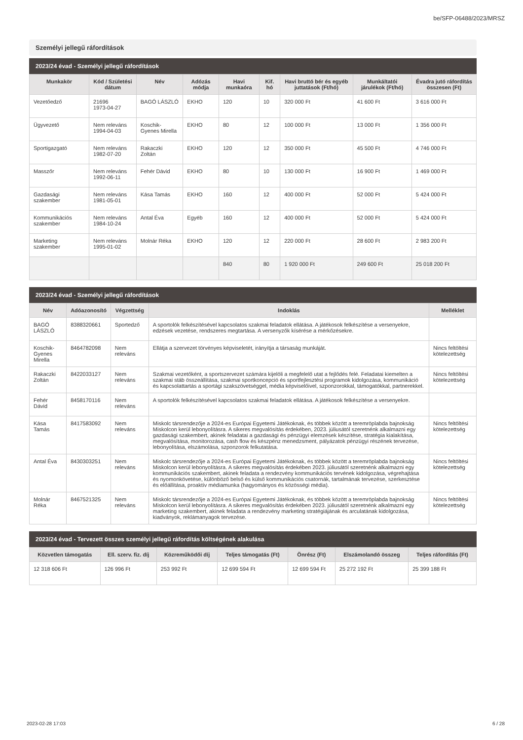be/SFP-06488/2023/MRSZ
Személyi jellegű ráfordítások
2023/24 évad - Személyi jellegű ráfordítások
| Munkakör | Kód / Születési dátum | Név | Adózás módja | Havi munkaóra | Kif. hó | Havi bruttó bér és egyéb juttatások (Ft/hó) | Munkáltatói járulékok (Ft/hó) | Évadra jutó ráfordítás összesen (Ft) |
| --- | --- | --- | --- | --- | --- | --- | --- | --- |
| Vezetőedző | 21696 1973-04-27 | BAGÓ LÁSZLÓ | EKHO | 120 | 10 | 320 000 Ft | 41 600 Ft | 3 616 000 Ft |
| Ügyvezető | Nem releváns 1994-04-03 | Koschik-Gyenes Mirella | EKHO | 80 | 12 | 100 000 Ft | 13 000 Ft | 1 356 000 Ft |
| Sportigazgató | Nem releváns 1982-07-20 | Rakaczki Zoltán | EKHO | 120 | 12 | 350 000 Ft | 45 500 Ft | 4 746 000 Ft |
| Masszőr | Nem releváns 1992-06-11 | Fehér Dávid | EKHO | 80 | 10 | 130 000 Ft | 16 900 Ft | 1 469 000 Ft |
| Gazdasági szakember | Nem releváns 1981-05-01 | Kása Tamás | EKHO | 160 | 12 | 400 000 Ft | 52 000 Ft | 5 424 000 Ft |
| Kommunikációs szakember | Nem releváns 1984-10-24 | Antal Éva | Egyéb | 160 | 12 | 400 000 Ft | 52 000 Ft | 5 424 000 Ft |
| Marketing szakember | Nem releváns 1995-01-02 | Molnár Réka | EKHO | 120 | 12 | 220 000 Ft | 28 600 Ft | 2 983 200 Ft |
| | | | | 840 | 80 | 1 920 000 Ft | 249 600 Ft | 25 018 200 Ft |
2023/24 évad - Személyi jellegű ráfordítások
| Név | Adóazonosító | Végzettség | Indoklás | Melléklet |
| --- | --- | --- | --- | --- |
| BAGÓ LÁSZLÓ | 8388320661 | Sportedző | A sportolók felkészítésével kapcsolatos szakmai feladatok ellátása. A játékosok felkészítése a versenyekre, edzések vezetése, rendszeres megtartása. A versenyzők kísérése a mérkőzésekre. | |
| Koschik-Gyenes Mirella | 8464782098 | Nem releváns | Ellátja a szervezet törvényes képviseletét, irányítja a társaság munkáját. | Nincs feltöltési kötelezettség |
| Rakaczki Zoltán | 8422033127 | Nem releváns | Szakmai vezetőként, a sportszervezet számára kijelöli a megfelelő utat a fejlődés felé. Feladatai kiemelten a szakmai stáb összeállítása, szakmai sportkoncepció és sportfejlesztési programok kidolgozása, kommunikáció és kapcsolattartás a sportági szakszövetséggel, média képviselőivel, szponzorokkal, támogatókkal, partnerekkel. | Nincs feltöltési kötelezettség |
| Fehér Dávid | 8458170116 | Nem releváns | A sportolók felkészítésével kapcsolatos szakmai feladatok ellátása. A játékosok felkészítése a versenyekre. | |
| Kása Tamás | 8417583092 | Nem releváns | Miskolc társrendezője a 2024-es Európai Egyetemi Játékoknak, és többek között a teremröplabda bajnokság Miskolcon kerül lebonyolításra. A sikeres megvalósítás érdekében, 2023. júliusától szeretnénk alkalmazni egy gazdasági szakembert, akinek feladatai a gazdasági és pénzügyi elemzések készítése, stratégia kialakítása, megvalósítása, monitorozása, cash flow és készpénz menedzsment, pályázatok pénzügyi részének tervezése, lebonyolítása, elszámolása, szponzorok felkutatása. | Nincs feltöltési kötelezettség |
| Antal Éva | 8430303251 | Nem releváns | Miskolc társrendezője a 2024-es Európai Egyetemi Játékoknak, és többek között a teremröplabda bajnokság Miskolcon kerül lebonyolításra. A sikeres megvalósítás érdekében 2023. júliusától szeretnénk alkalmazni egy kommunikációs szakembert, akinek feladata a rendezvény kommunikációs tervének kidolgozása, végrehajtása és nyomonkövetése, különböző belső és külső kommunikációs csatornák, tartalmának tervezése, szerkesztése és előállítása, proaktív médiamunka (hagyományos és közösségi média). | Nincs feltöltési kötelezettség |
| Molnár Réka | 8467521325 | Nem releváns | Miskolc társrendezője a 2024-es Európai Egyetemi Játékoknak, és többek között a teremröplabda bajnokság Miskolcon kerül lebonyolításra. A sikeres megvalósítás érdekében 2023. júliusától szeretnénk alkalmazni egy marketing szakembert, akinek feladata a rendezvény marketing stratégiájának és arculatának kidolgozása, kiadványok, reklámanyagok tervezése. | Nincs feltöltési kötelezettség |
2023/24 évad - Tervezett összes személyi jellegű ráfordítás költségének alakulása
| Közvetlen támogatás | Ell. szerv. fiz. díj | Közreműködői díj | Teljes támogatás (Ft) | Önrész (Ft) | Elszámolandó összeg | Teljes ráfordítás (Ft) |
| --- | --- | --- | --- | --- | --- | --- |
| 12 318 606 Ft | 126 996 Ft | 253 992 Ft | 12 699 594 Ft | 12 699 594 Ft | 25 272 192 Ft | 25 399 188 Ft |
2023-02-28 17:03 6 / 28